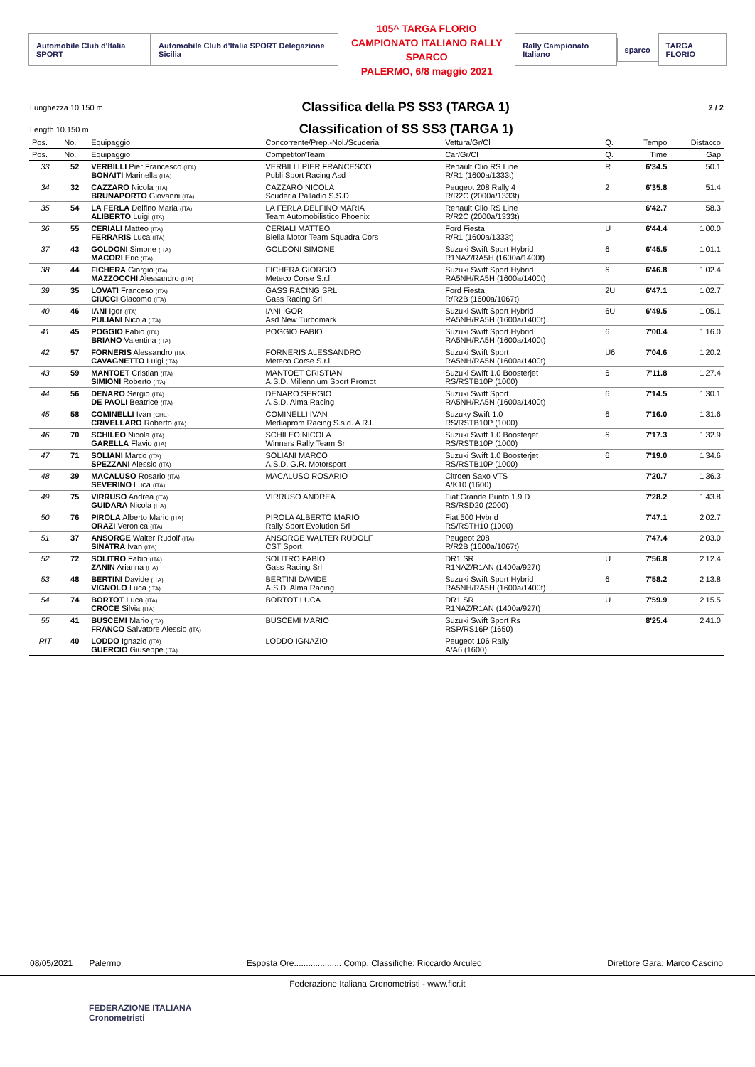Automobile Club d'Italia SPORT
Automobile Club d'Italia SPORT Delegazione Sicilia
105^ TARGA FLORIO
CAMPIONATO ITALIANO RALLY SPARCO
PALERMO, 6/8 maggio 2021
Rally Campionato Italiano sparco TARGA FLORIO
Lunghezza 10.150 m
Classifica della PS SS3 (TARGA 1)
2 / 2
Length 10.150 m
Classification of SS SS3 (TARGA 1)
| Pos. | No. | Equipaggio | Concorrente/Prep.-Nol./Scuderia | Vettura/Gr/Cl | Q. | Tempo | Distacco |
| --- | --- | --- | --- | --- | --- | --- | --- |
| Pos. | No. | Equipaggio | Competitor/Team | Car/Gr/Cl | Q. | Time | Gap |
| 33 | 52 | VERBILLI Pier Francesco (ITA) BONAITI Marinella (ITA) | VERBILLI PIER FRANCESCO Publi Sport Racing Asd | Renault Clio RS Line R/R1 (1600a/1333t) | R | 6'34.5 | 50.1 |
| 34 | 32 | CAZZARO Nicola (ITA) BRUNAPORTO Giovanni (ITA) | CAZZARO NICOLA Scuderia Palladio S.S.D. | Peugeot 208 Rally 4 R/R2C (2000a/1333t) | 2 | 6'35.8 | 51.4 |
| 35 | 54 | LA FERLA Delfino Maria (ITA) ALIBERTO Luigi (ITA) | LA FERLA DELFINO MARIA Team Automobilistico Phoenix | Renault Clio RS Line R/R2C (2000a/1333t) | | 6'42.7 | 58.3 |
| 36 | 55 | CERIALI Matteo (ITA) FERRARIS Luca (ITA) | CERIALI MATTEO Biella Motor Team Squadra Cors | Ford Fiesta R/R1 (1600a/1333t) | U | 6'44.4 | 1'00.0 |
| 37 | 43 | GOLDONI Simone (ITA) MACORI Eric (ITA) | GOLDONI SIMONE | Suzuki Swift Sport Hybrid R1NAZ/RA5H (1600a/1400t) | 6 | 6'45.5 | 1'01.1 |
| 38 | 44 | FICHERA Giorgio (ITA) MAZZOCCHI Alessandro (ITA) | FICHERA GIORGIO Meteco Corse S.r.l. | Suzuki Swift Sport Hybrid RA5NH/RA5H (1600a/1400t) | 6 | 6'46.8 | 1'02.4 |
| 39 | 35 | LOVATI Franceso (ITA) CIUCCI Giacomo (ITA) | GASS RACING SRL Gass Racing Srl | Ford Fiesta R/R2B (1600a/1067t) | 2U | 6'47.1 | 1'02.7 |
| 40 | 46 | IANI Igor (ITA) PULIANI Nicola (ITA) | IANI IGOR Asd New Turbomark | Suzuki Swift Sport Hybrid RA5NH/RA5H (1600a/1400t) | 6U | 6'49.5 | 1'05.1 |
| 41 | 45 | POGGIO Fabio (ITA) BRIANO Valentina (ITA) | POGGIO FABIO | Suzuki Swift Sport Hybrid RA5NH/RA5H (1600a/1400t) | 6 | 7'00.4 | 1'16.0 |
| 42 | 57 | FORNERIS Alessandro (ITA) CAVAGNETTO Luigi (ITA) | FORNERIS ALESSANDRO Meteco Corse S.r.l. | Suzuki Swift Sport RA5NH/RA5N (1600a/1400t) | U6 | 7'04.6 | 1'20.2 |
| 43 | 59 | MANTOET Cristian (ITA) SIMIONI Roberto (ITA) | MANTOET CRISTIAN A.S.D. Millennium Sport Promot | Suzuki Swift 1.0 Boosterjet RS/RSTB10P (1000) | 6 | 7'11.8 | 1'27.4 |
| 44 | 56 | DENARO Sergio (ITA) DE PAOLI Beatrice (ITA) | DENARO SERGIO A.S.D. Alma Racing | Suzuki Swift Sport RA5NH/RA5N (1600a/1400t) | 6 | 7'14.5 | 1'30.1 |
| 45 | 58 | COMINELLI Ivan (CHE) CRIVELLARO Roberto (ITA) | COMINELLI IVAN Mediaprom Racing S.s.d. A R.l. | Suzuky Swift 1.0 RS/RSTB10P (1000) | 6 | 7'16.0 | 1'31.6 |
| 46 | 70 | SCHILEO Nicola (ITA) GARELLA Flavio (ITA) | SCHILEO NICOLA Winners Rally Team Srl | Suzuki Swift 1.0 Boosterjet RS/RSTB10P (1000) | 6 | 7'17.3 | 1'32.9 |
| 47 | 71 | SOLIANI Marco (ITA) SPEZZANI Alessio (ITA) | SOLIANI MARCO A.S.D. G.R. Motorsport | Suzuki Swift 1.0 Boosterjet RS/RSTB10P (1000) | 6 | 7'19.0 | 1'34.6 |
| 48 | 39 | MACALUSO Rosario (ITA) SEVERINO Luca (ITA) | MACALUSO ROSARIO | Citroen Saxo VTS A/K10 (1600) | | 7'20.7 | 1'36.3 |
| 49 | 75 | VIRRUSO Andrea (ITA) GUIDARA Nicola (ITA) | VIRRUSO ANDREA | Fiat Grande Punto 1.9 D RS/RSD20 (2000) | | 7'28.2 | 1'43.8 |
| 50 | 76 | PIROLA Alberto Mario (ITA) ORAZI Veronica (ITA) | PIROLA ALBERTO MARIO Rally Sport Evolution Srl | Fiat 500 Hybrid RS/RSTH10 (1000) | | 7'47.1 | 2'02.7 |
| 51 | 37 | ANSORGE Walter Rudolf (ITA) SINATRA Ivan (ITA) | ANSORGE WALTER RUDOLF CST Sport | Peugeot 208 R/R2B (1600a/1067t) | | 7'47.4 | 2'03.0 |
| 52 | 72 | SOLITRO Fabio (ITA) ZANIN Arianna (ITA) | SOLITRO FABIO Gass Racing Srl | DR1 SR R1NAZ/R1AN (1400a/927t) | U | 7'56.8 | 2'12.4 |
| 53 | 48 | BERTINI Davide (ITA) VIGNOLO Luca (ITA) | BERTINI DAVIDE A.S.D. Alma Racing | Suzuki Swift Sport Hybrid RA5NH/RA5H (1600a/1400t) | 6 | 7'58.2 | 2'13.8 |
| 54 | 74 | BORTOT Luca (ITA) CROCE Silvia (ITA) | BORTOT LUCA | DR1 SR R1NAZ/R1AN (1400a/927t) | U | 7'59.9 | 2'15.5 |
| 55 | 41 | BUSCEMI Mario (ITA) FRANCO Salvatore Alessio (ITA) | BUSCEMI MARIO | Suzuki Swift Sport Rs RSP/RS16P (1650) | | 8'25.4 | 2'41.0 |
| RIT | 40 | LODDO Ignazio (ITA) GUERCIO Giuseppe (ITA) | LODDO IGNAZIO | Peugeot 106 Rally A/A6 (1600) | | | |
08/05/2021 Palermo Esposta Ore.................... Comp. Classifiche: Riccardo Arculeo Direttore Gara: Marco Cascino
Federazione Italiana Cronometristi - www.ficr.it
FEDERAZIONE ITALIANA
Cronometristi